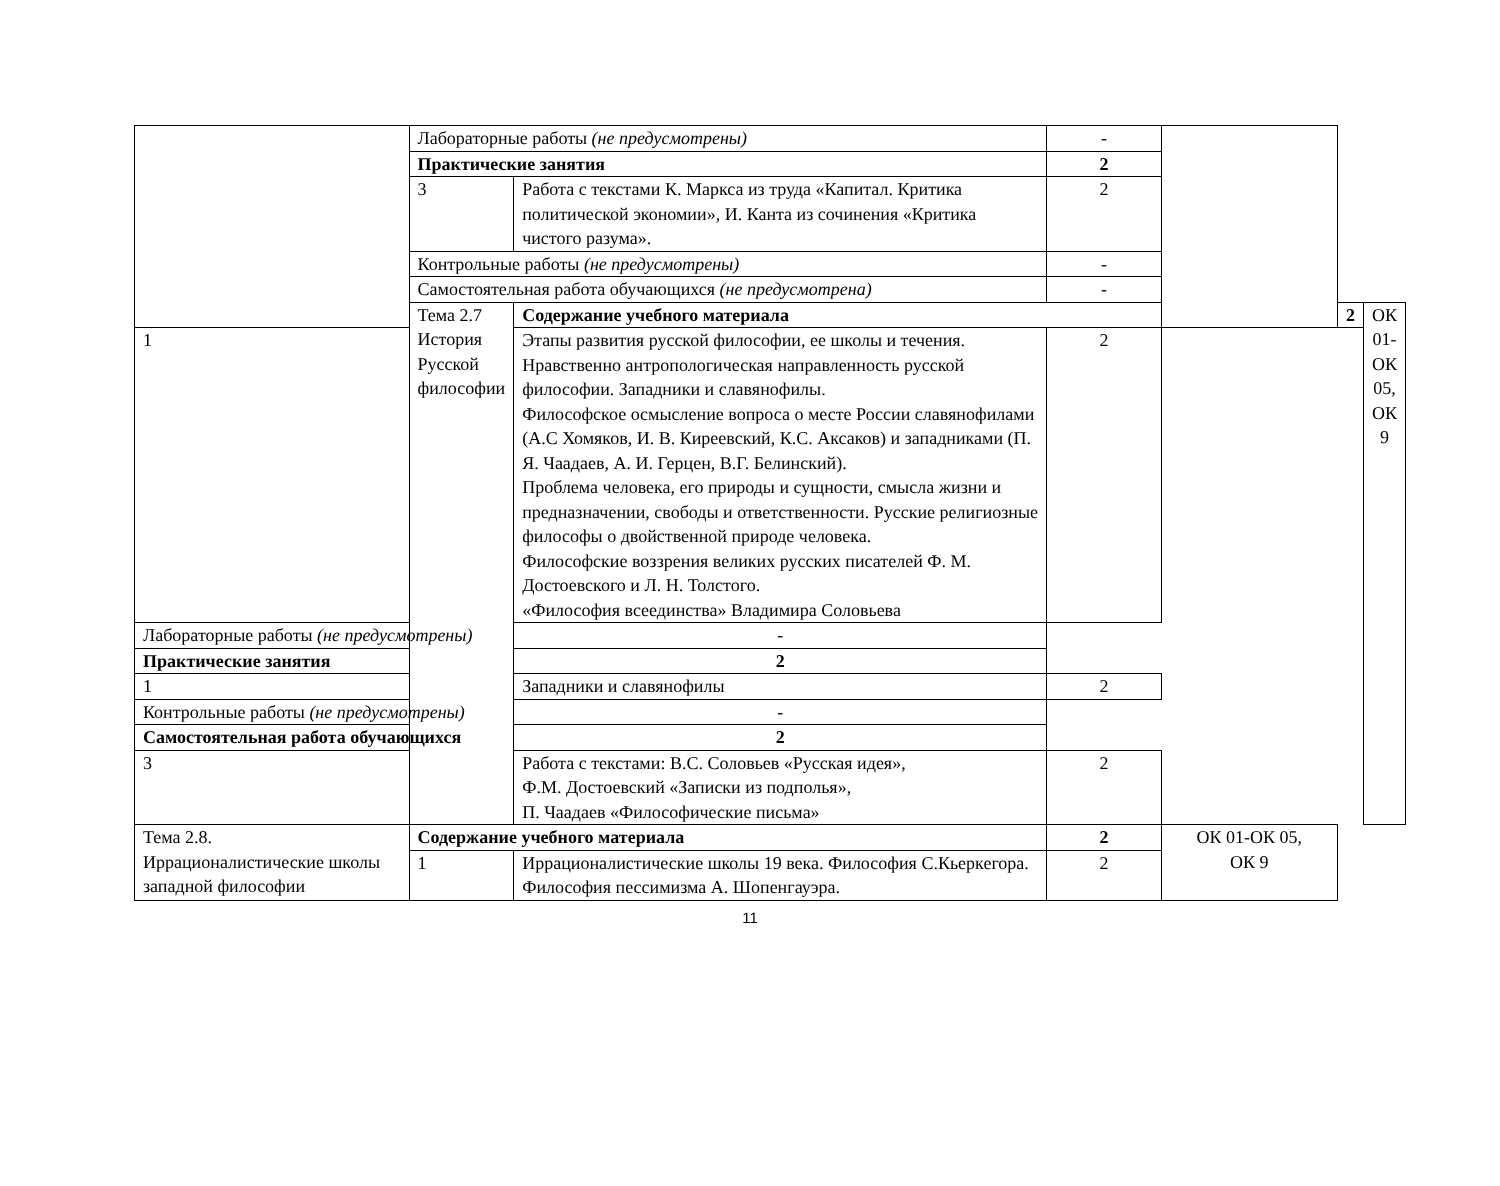| | Лабораторные работы (не предусмотрены) | | - | | | |
| | Практические занятия | | 2 | | | |
| | 3 | Работа с текстами К. Маркса из труда «Капитал. Критика политической экономии», И. Канта из сочинения «Критика чистого разума». | 2 | | | |
| | Контрольные работы (не предусмотрены) | | - | | | |
| | Самостоятельная работа обучающихся (не предусмотрена) | | - | | | |
| | Тема 2.7 История Русской философии | Содержание учебного материала | | | 2 | ОК 01-ОК 05, ОК 9 |
| 1 | | Этапы развития русской философии, ее школы и течения. Нравственно антропологическая направленность русской философии. Западники и славянофилы. Философское осмысление вопроса о месте России славянофилами (А.С Хомяков, И. В. Киреевский, К.С. Аксаков) и западниками (П. Я. Чаадаев, А. И. Герцен, В.Г. Белинский). Проблема человека, его природы и сущности, смысла жизни и предназначении, свободы и ответственности. Русские религиозные философы о двойственной природе человека. Философские воззрения великих русских писателей Ф. М. Достоевского и Л. Н. Толстого. «Философия всеединства» Владимира Соловьева | 2 | | | |
| Лабораторные работы (не предусмотрены) | | - | | | | |
| Практические занятия | | 2 | | | | |
| 1 | | Западники и славянофилы | 2 | | | |
| Контрольные работы (не предусмотрены) | | - | | | | |
| Самостоятельная работа обучающихся | | 2 | | | | |
| 3 | | Работа с текстами: В.С. Соловьев «Русская идея», Ф.М. Достоевский «Записки из подполья», П. Чаадаев «Философические письма» | 2 | | | |
| Тема 2.8. Иррационалистические школы западной философии | Содержание учебного материала | | 2 | ОК 01-ОК 05, ОК 9 | | |
| | 1 | Иррационалистические школы 19 века. Философия С.Кьеркегора. Философия пессимизма А. Шопенгауэра. | 2 | | | |
11